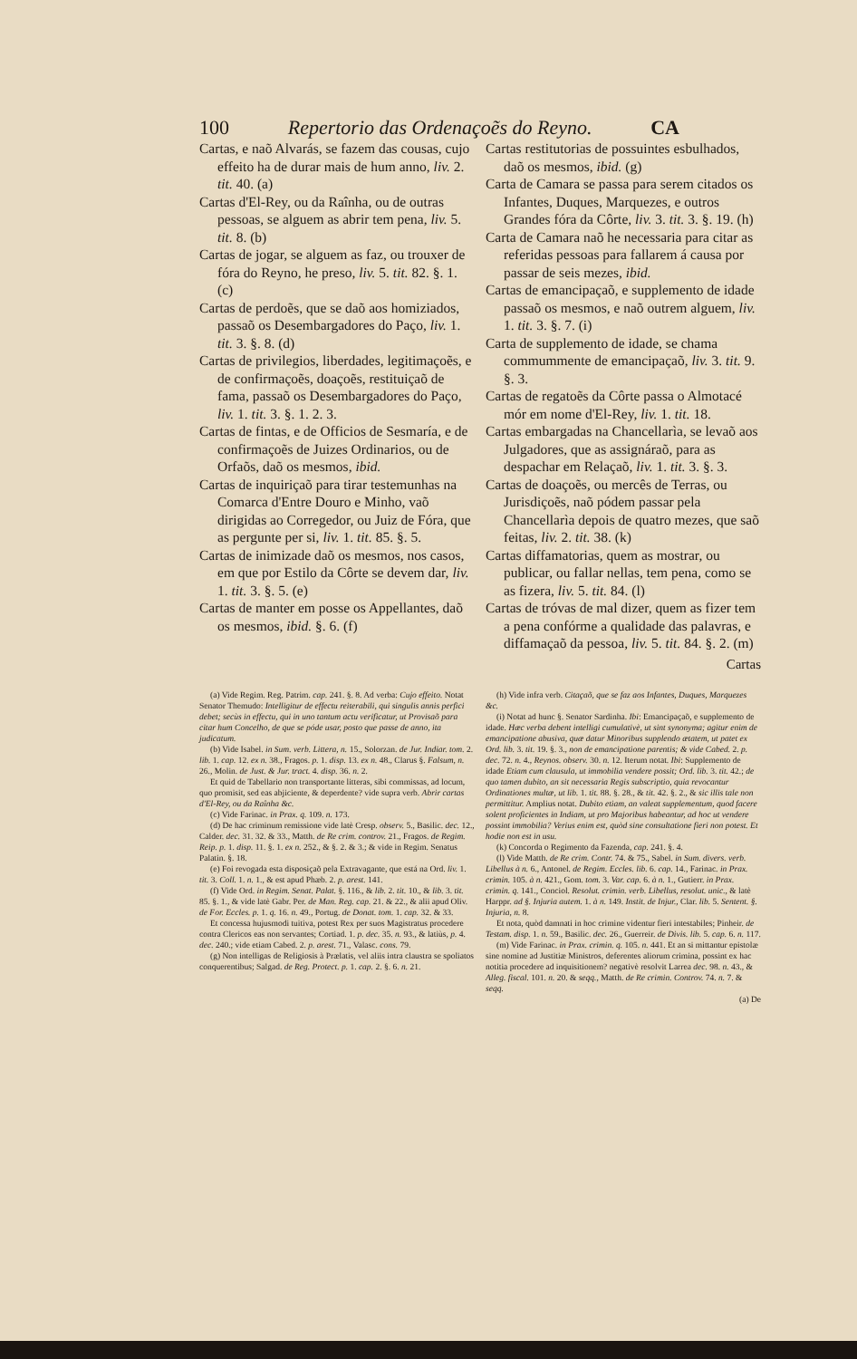100 Repertorio das Ordenaçoẽs do Reyno. CA
Cartas, e naõ Alvarás, se fazem das cousas, cujo effeito ha de durar mais de hum anno, liv. 2. tit. 40. (a)
Cartas d'El-Rey, ou da Raînha, ou de outras pessoas, se alguem as abrir tem pena, liv. 5. tit. 8. (b)
Cartas de jogar, se alguem as faz, ou trouxer de fóra do Reyno, he preso, liv. 5. tit. 82. §. 1. (c)
Cartas de perdoẽs, que se daõ aos homiziados, passaõ os Desembargadores do Paço, liv. 1. tit. 3. §. 8. (d)
Cartas de privilegios, liberdades, legitimaçoẽs, e de confirmaçoẽs, doaçoẽs, restituiçaõ de fama, passaõ os Desembargadores do Paço, liv. 1. tit. 3. §. 1. 2. 3.
Cartas de fintas, e de Officios de Sesmaría, e de confirmaçoẽs de Juizes Ordinarios, ou de Orfaõs, daõ os mesmos, ibid.
Cartas de inquiriçaõ para tirar testemunhas na Comarca d'Entre Douro e Minho, vaõ dirigidas ao Corregedor, ou Juiz de Fóra, que as pergunte per si, liv. 1. tit. 85. §. 5.
Cartas de inimizade daõ os mesmos, nos casos, em que por Estilo da Côrte se devem dar, liv. 1. tit. 3. §. 5. (e)
Cartas de manter em posse os Appellantes, daõ os mesmos, ibid. §. 6. (f)
Cartas restitutorias de possuintes esbulhados, daõ os mesmos, ibid. (g)
Carta de Camara se passa para serem citados os Infantes, Duques, Marquezes, e outros Grandes fóra da Côrte, liv. 3. tit. 3. §. 19. (h)
Carta de Camara naõ he necessaria para citar as referidas pessoas para fallarem á causa por passar de seis mezes, ibid.
Cartas de emancipaçaõ, e supplemento de idade passaõ os mesmos, e naõ outrem alguem, liv. 1. tit. 3. §. 7. (i)
Carta de supplemento de idade, se chama commummente de emancipaçaõ, liv. 3. tit. 9. §. 3.
Cartas de regatoẽs da Côrte passa o Almotacé mór em nome d'El-Rey, liv. 1. tit. 18.
Cartas embargadas na Chancellarìa, se levaõ aos Julgadores, que as assignáraõ, para as despachar em Relaçaõ, liv. 1. tit. 3. §. 3.
Cartas de doaçoẽs, ou mercês de Terras, ou Jurisdiçoẽs, naõ pódem passar pela Chancellarìa depois de quatro mezes, que saõ feitas, liv. 2. tit. 38. (k)
Cartas diffamatorias, quem as mostrar, ou publicar, ou fallar nellas, tem pena, como se as fizera, liv. 5. tit. 84. (l)
Cartas de tróvas de mal dizer, quem as fizer tem a pena confórme a qualidade das palavras, e diffamaçaõ da pessoa, liv. 5. tit. 84. §. 2. (m)
Cartas
(a) Vide Regim. Reg. Patrim. cap. 241. §. 8. Ad verba: Cujo effeito. Notat Senator Themudo: Intelligitur de effectu reiterabili, qui singulis annis perfici debet; secùs in effectu, qui in uno tantum actu verificatur, ut Provisaõ para citar hum Concelho, de que se póde usar, posto que passe de anno, ita judicatum.
(b) Vide Isabel. in Sum. verb. Littera, n. 15., Solorzan. de Jur. Indiar. tom. 2. lib. 1. cap. 12. ex n. 38., Fragos. p. 1. disp. 13. ex n. 48., Clarus §. Falsum, n. 26., Molin. de Just. & Jur. tract. 4. disp. 36. n. 2.
Et quid de Tabellario non transportante litteras, sibi commissas, ad locum, quo promisit, sed eas abjiciente, & deperdente? vide supra verb. Abrir cartas d'El-Rey, ou da Raînha &c.
(c) Vide Farinac. in Prax. q. 109. n. 173.
(d) De hac criminum remissione vide latè Cresp. observ. 5., Basilic. dec. 12., Calder. dec. 31. 32. & 33., Matth. de Re crim. controv. 21., Fragos. de Regim. Reip. p. 1. disp. 11. §. 1. ex n. 252., & §. 2. & 3.; & vide in Regim. Senatus Palatin. §. 18.
(e) Foi revogada esta disposiçaõ pela Extravagante, que está na Ord. liv. 1. tit. 3. Coll. 1. n. 1., & est apud Phæb. 2. p. arest. 141.
(f) Vide Ord. in Regim. Senat. Palat. §. 116., & lib. 2. tit. 10., & lib. 3. tit. 85. §. 1., & vide latè Gabr. Per. de Man. Reg. cap. 21. & 22., & alii apud Oliv. de For. Eccles. p. 1. q. 16. n. 49., Portug. de Donat. tom. 1. cap. 32. & 33.
Et concessa hujusmodi tuitiva, potest Rex per suos Magistratus procedere contra Clericos eas non servantes; Cortiad. 1. p. dec. 35. n. 93., & latiùs, p. 4. dec. 240.; vide etiam Cabed. 2. p. arest. 71., Valasc. cons. 79.
(g) Non intelligas de Religiosis à Prælatis, vel aliis intra claustra se spoliatos conquerentibus; Salgad. de Reg. Protect. p. 1. cap. 2. §. 6. n. 21.
(h) Vide infra verb. Citaçaõ, que se faz aos Infantes, Duques, Marquezes &c.
(i) Notat ad hunc §. Senator Sardinha. Ibi: Emancipaçaõ, e supplemento de idade. Hæc verba debent intelligi cumulativè, ut sint synonyma; agitur enim de emancipatione abusiva, quæ datur Minoribus supplendo ætatem, ut patet ex Ord. lib. 3. tit. 19. §. 3., non de emancipatione parentis; & vide Cabed. 2. p. dec. 72. n. 4., Reynos. observ. 30. n. 12. Iterum notat. Ibi: Supplemento de idade Etiam cum clausula, ut immobilia vendere possit; Ord. lib. 3. tit. 42.; de quo tamen dubito, an sit necessaria Regis subscriptio, quia revocantur Ordinationes multæ, ut lib. 1. tit. 88. §. 28., & tit. 42. §. 2., & sic illis tale non permittitur. Amplius notat. Dubito etiam, an valeat supplementum, quod facere solent proficientes in Indiam, ut pro Majoribus habeantur, ad hoc ut vendere possint immobilia? Verius enim est, quòd sine consultatione fieri non potest. Et hodie non est in usu.
(k) Concorda o Regimento da Fazenda, cap. 241. §. 4.
(l) Vide Matth. de Re crim. Contr. 74. & 75., Sabel. in Sum. divers. verb. Libellus à n. 6., Antonel. de Regim. Eccles. lib. 6. cap. 14., Farinac. in Prax. crimin. 105. à n. 421., Gom. tom. 3. Var. cap. 6. à n. 1., Gutierr. in Prax. crimin. q. 141., Conciol. Resolut. crimin. verb. Libellus, resolut. unic., & latè Harppr. ad §. Injuria autem. 1. à n. 149. Instit. de Injur., Clar. lib. 5. Sentent. §. Injuria, n. 8.
Et nota, quòd damnati in hoc crimine videntur fieri intestabiles; Pinheir. de Testam. disp. 1. n. 59., Basilic. dec. 26., Guerreir. de Divis. lib. 5. cap. 6. n. 117.
(m) Vide Farinac. in Prax. crimin. q. 105. n. 441. Et an si mittantur epistolæ sine nomine ad Justitiæ Ministros, deferentes aliorum crimina, possint ex hac notitia procedere ad inquisitionem? negativè resolvit Larrea dec. 98. n. 43., & Alleg. fiscal. 101. n. 20. & seqq., Matth. de Re crimin. Controv. 74. n. 7. & seqq.
(a) De